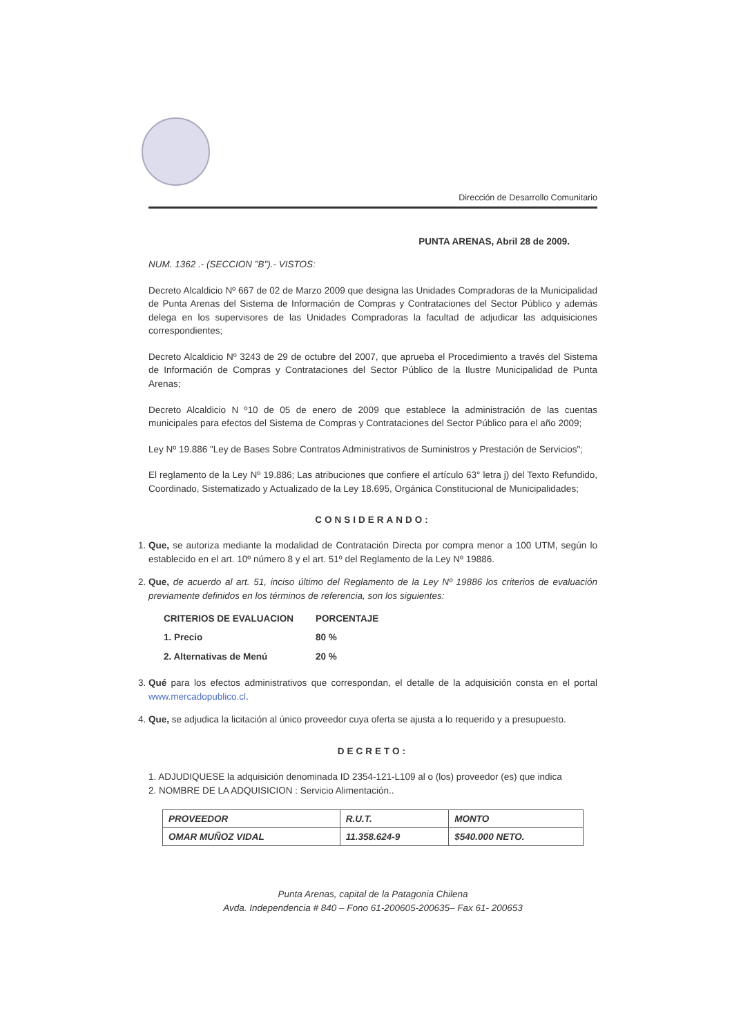Dirección de Desarrollo Comunitario
PUNTA ARENAS, Abril 28 de 2009.
NUM. 1362 .- (SECCION "B").- VISTOS:
Decreto Alcaldicio Nº 667 de 02 de Marzo 2009 que designa las Unidades Compradoras de la Municipalidad de Punta Arenas del Sistema de Información de Compras y Contrataciones del Sector Público y además delega en los supervisores de las Unidades Compradoras la facultad de adjudicar las adquisiciones correspondientes;
Decreto Alcaldicio Nº 3243 de 29 de octubre del 2007, que aprueba el Procedimiento a través del Sistema de Información de Compras y Contrataciones del Sector Público de la Ilustre Municipalidad de Punta Arenas;
Decreto Alcaldicio N º10 de 05 de enero de 2009 que establece la administración de las cuentas municipales para efectos del Sistema de Compras y Contrataciones del Sector Público para el año 2009;
Ley Nº 19.886 "Ley de Bases Sobre Contratos Administrativos de Suministros y Prestación de Servicios";
El reglamento de la Ley Nº 19.886; Las atribuciones que confiere el artículo 63° letra j) del Texto Refundido, Coordinado, Sistematizado y Actualizado de la Ley 18.695, Orgánica Constitucional de Municipalidades;
CONSIDERANDO:
1. Que, se autoriza mediante la modalidad de Contratación Directa por compra menor a 100 UTM, según lo establecido en el art. 10º número 8 y el art. 51º del Reglamento de la Ley Nº 19886.
2. Que, de acuerdo al art. 51, inciso último del Reglamento de la Ley Nº 19886 los criterios de evaluación previamente definidos en los términos de referencia, son los siguientes:
| CRITERIOS DE EVALUACION | PORCENTAJE |
| 1. Precio | 80 % |
| 2. Alternativas de Menú | 20 % |
3. Qué para los efectos administrativos que correspondan, el detalle de la adquisición consta en el portal www.mercadopublico.cl.
4. Que, se adjudica la licitación al único proveedor cuya oferta se ajusta a lo requerido y a presupuesto.
DECRETO:
1. ADJUDIQUESE la adquisición denominada ID 2354-121-L109 al o (los) proveedor (es) que indica
2. NOMBRE DE LA ADQUISICION : Servicio Alimentación..
| PROVEEDOR | R.U.T. | MONTO |
| --- | --- | --- |
| OMAR MUÑOZ VIDAL | 11.358.624-9 | $540.000 NETO. |
Punta Arenas, capital de la Patagonia Chilena
Avda. Independencia # 840 – Fono 61-200605-200635– Fax 61- 200653